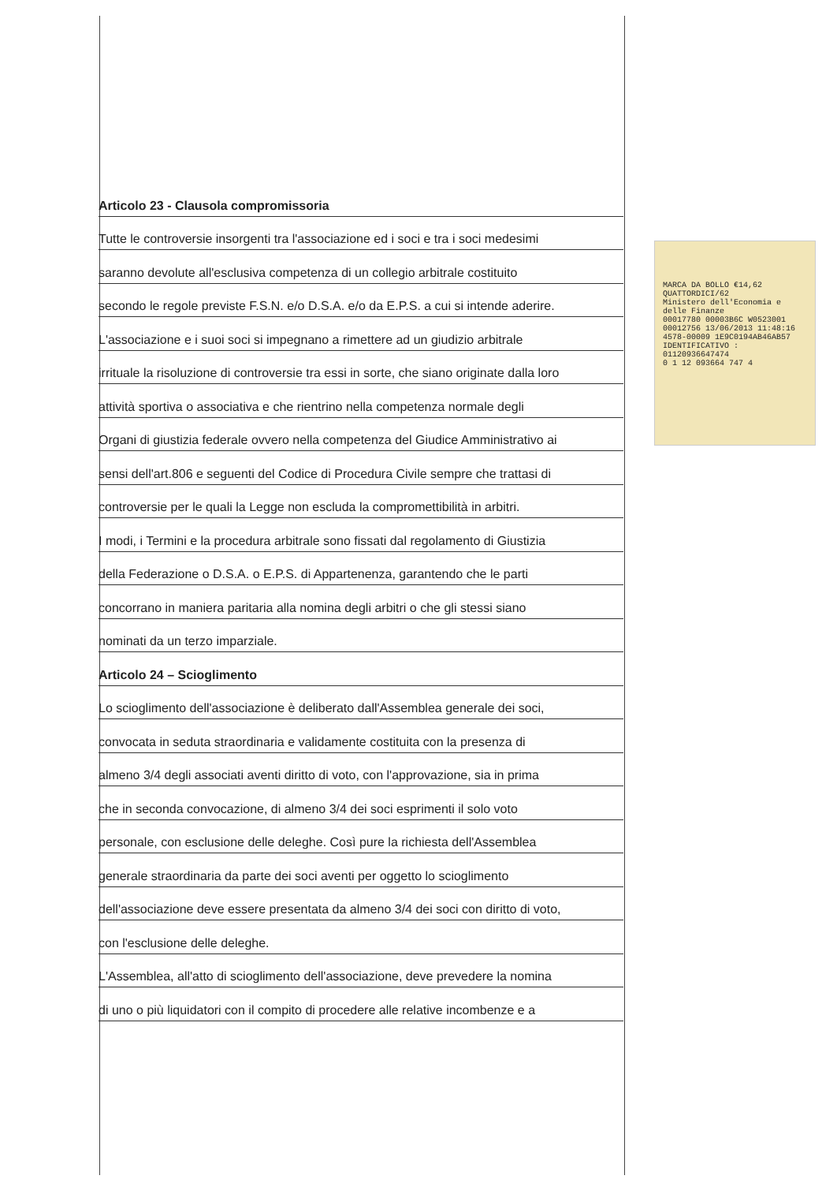Articolo 23 - Clausola compromissoria
Tutte le controversie insorgenti tra l'associazione ed i soci e tra i soci medesimi
saranno devolute all'esclusiva competenza di un collegio arbitrale costituito
secondo le regole previste F.S.N. e/o D.S.A. e/o da E.P.S. a cui si intende aderire.
L'associazione e i suoi soci si impegnano a rimettere ad un giudizio arbitrale
irrituale la risoluzione di controversie tra essi in sorte, che siano originate dalla loro
attività sportiva o associativa e che rientrino nella competenza normale degli
Organi di giustizia federale ovvero nella competenza del Giudice Amministrativo ai
sensi dell'art.806 e seguenti del Codice di Procedura Civile sempre che trattasi di
controversie per le quali la Legge non escluda la compromettibilità in arbitri.
I modi, i Termini e la procedura arbitrale sono fissati dal regolamento di Giustizia
della Federazione o D.S.A. o E.P.S. di Appartenenza, garantendo che le parti
concorrano in maniera paritaria alla nomina degli arbitri o che gli stessi siano
nominati da un terzo imparziale.
Articolo 24 – Scioglimento
Lo scioglimento dell'associazione è deliberato dall'Assemblea generale dei soci,
convocata in seduta straordinaria e validamente costituita con la presenza di
almeno 3/4 degli associati aventi diritto di voto, con l'approvazione, sia in prima
che in seconda convocazione, di almeno 3/4 dei soci esprimenti il solo voto
personale, con esclusione delle deleghe. Così pure la richiesta dell'Assemblea
generale straordinaria da parte dei soci aventi per oggetto lo scioglimento
dell'associazione deve essere presentata da almeno 3/4 dei soci con diritto di voto,
con l'esclusione delle deleghe.
L'Assemblea, all'atto di scioglimento dell'associazione, deve prevedere la nomina
di uno o più liquidatori con il compito di procedere alle relative incombenze e a
MARCA DA BOLLO €14,62 QUATTORDICI/62
Ministero dell'Economia e delle Finanze
00017780 00003B6C W0523001
00012756 13/06/2013 11:48:16
4578-00009 1E9C0194AB46AB57
IDENTIFICATIVO : 01120936647474
0 1 12 093664 747 4